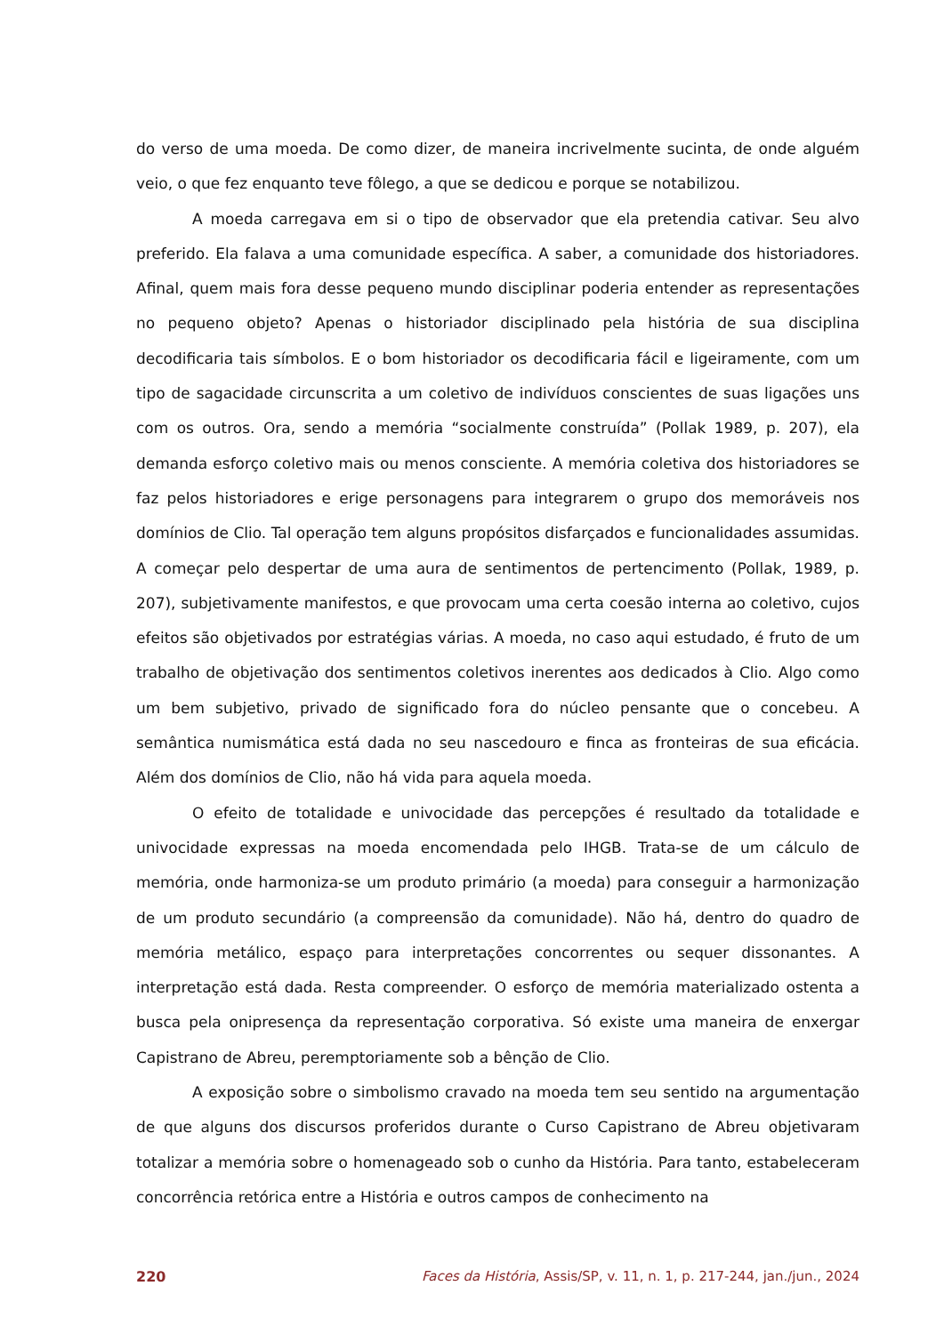do verso de uma moeda. De como dizer, de maneira incrivelmente sucinta, de onde alguém veio, o que fez enquanto teve fôlego, a que se dedicou e porque se notabilizou.
A moeda carregava em si o tipo de observador que ela pretendia cativar. Seu alvo preferido. Ela falava a uma comunidade específica. A saber, a comunidade dos historiadores. Afinal, quem mais fora desse pequeno mundo disciplinar poderia entender as representações no pequeno objeto? Apenas o historiador disciplinado pela história de sua disciplina decodificaria tais símbolos. E o bom historiador os decodificaria fácil e ligeiramente, com um tipo de sagacidade circunscrita a um coletivo de indivíduos conscientes de suas ligações uns com os outros. Ora, sendo a memória “socialmente construída” (Pollak 1989, p. 207), ela demanda esforço coletivo mais ou menos consciente. A memória coletiva dos historiadores se faz pelos historiadores e erige personagens para integrarem o grupo dos memoráveis nos domínios de Clio. Tal operação tem alguns propósitos disfarçados e funcionalidades assumidas. A começar pelo despertar de uma aura de sentimentos de pertencimento (Pollak, 1989, p. 207), subjetivamente manifestos, e que provocam uma certa coesão interna ao coletivo, cujos efeitos são objetivados por estratégias várias. A moeda, no caso aqui estudado, é fruto de um trabalho de objetivação dos sentimentos coletivos inerentes aos dedicados à Clio. Algo como um bem subjetivo, privado de significado fora do núcleo pensante que o concebeu. A semântica numismática está dada no seu nascedouro e finca as fronteiras de sua eficácia. Além dos domínios de Clio, não há vida para aquela moeda.
O efeito de totalidade e univocidade das percepções é resultado da totalidade e univocidade expressas na moeda encomendada pelo IHGB. Trata-se de um cálculo de memória, onde harmoniza-se um produto primário (a moeda) para conseguir a harmonização de um produto secundário (a compreensão da comunidade). Não há, dentro do quadro de memória metálico, espaço para interpretações concorrentes ou sequer dissonantes. A interpretação está dada. Resta compreender. O esforço de memória materializado ostenta a busca pela onipresença da representação corporativa. Só existe uma maneira de enxergar Capistrano de Abreu, peremptoriamente sob a bênção de Clio.
A exposição sobre o simbolismo cravado na moeda tem seu sentido na argumentação de que alguns dos discursos proferidos durante o Curso Capistrano de Abreu objetivaram totalizar a memória sobre o homenageado sob o cunho da História. Para tanto, estabeleceram concorrência retórica entre a História e outros campos de conhecimento na
220 Faces da História, Assis/SP, v. 11, n. 1, p. 217-244, jan./jun., 2024